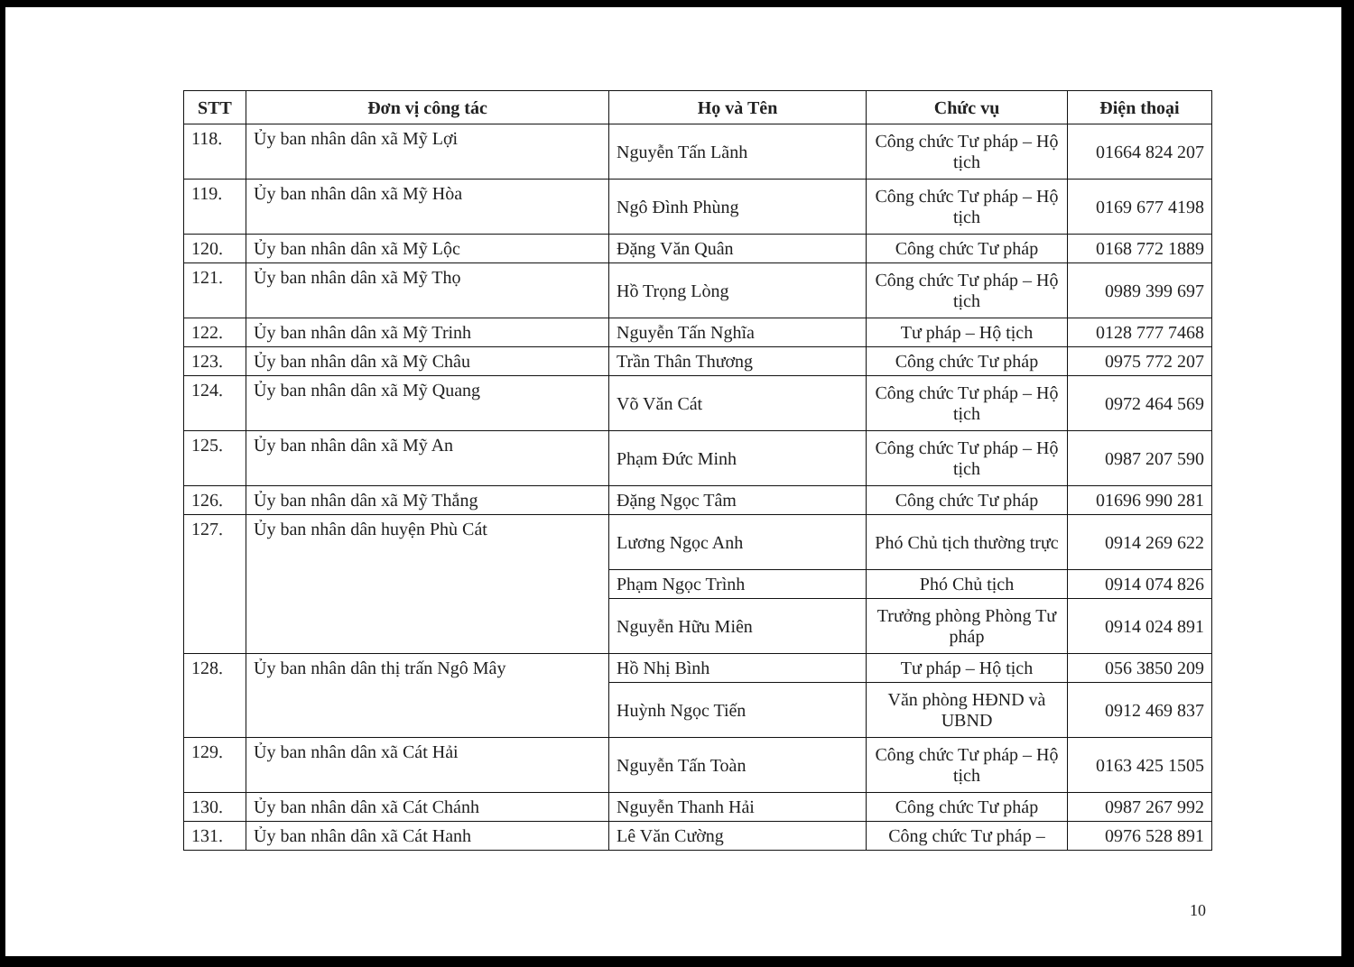| STT | Đơn vị công tác | Họ và Tên | Chức vụ | Điện thoại |
| --- | --- | --- | --- | --- |
| 118. | Ủy ban nhân dân xã Mỹ Lợi | Nguyễn Tấn Lãnh | Công chức Tư pháp – Hộ tịch | 01664 824 207 |
| 119. | Ủy ban nhân dân xã Mỹ Hòa | Ngô Đình Phùng | Công chức Tư pháp – Hộ tịch | 0169 677 4198 |
| 120. | Ủy ban nhân dân xã Mỹ Lộc | Đặng Văn Quân | Công chức Tư pháp | 0168 772 1889 |
| 121. | Ủy ban nhân dân xã Mỹ Thọ | Hồ Trọng Lòng | Công chức Tư pháp – Hộ tịch | 0989 399 697 |
| 122. | Ủy ban nhân dân xã Mỹ Trinh | Nguyễn Tấn Nghĩa | Tư pháp – Hộ tịch | 0128 777 7468 |
| 123. | Ủy ban nhân dân xã Mỹ Châu | Trần Thân Thương | Công chức Tư pháp | 0975 772 207 |
| 124. | Ủy ban nhân dân xã Mỹ Quang | Võ Văn Cát | Công chức Tư pháp – Hộ tịch | 0972 464 569 |
| 125. | Ủy ban nhân dân xã Mỹ An | Phạm Đức Minh | Công chức Tư pháp – Hộ tịch | 0987 207 590 |
| 126. | Ủy ban nhân dân xã Mỹ Thắng | Đặng Ngọc Tâm | Công chức Tư pháp | 01696 990 281 |
| 127. | Ủy ban nhân dân huyện Phù Cát | Lương Ngọc Anh | Phó Chủ tịch thường trực | 0914 269 622 |
| | | Phạm Ngọc Trình | Phó Chủ tịch | 0914 074 826 |
| | | Nguyễn Hữu Miên | Trưởng phòng Phòng Tư pháp | 0914 024 891 |
| 128. | Ủy ban nhân dân thị trấn Ngô Mây | Hồ Nhị Bình | Tư pháp – Hộ tịch | 056 3850 209 |
| | | Huỳnh Ngọc Tiến | Văn phòng HĐND và UBND | 0912 469 837 |
| 129. | Ủy ban nhân dân xã Cát Hải | Nguyễn Tấn Toàn | Công chức Tư pháp – Hộ tịch | 0163 425 1505 |
| 130. | Ủy ban nhân dân xã Cát Chánh | Nguyễn Thanh Hải | Công chức Tư pháp | 0987 267 992 |
| 131. | Ủy ban nhân dân xã Cát Hanh | Lê Văn Cường | Công chức Tư pháp – | 0976 528 891 |
10